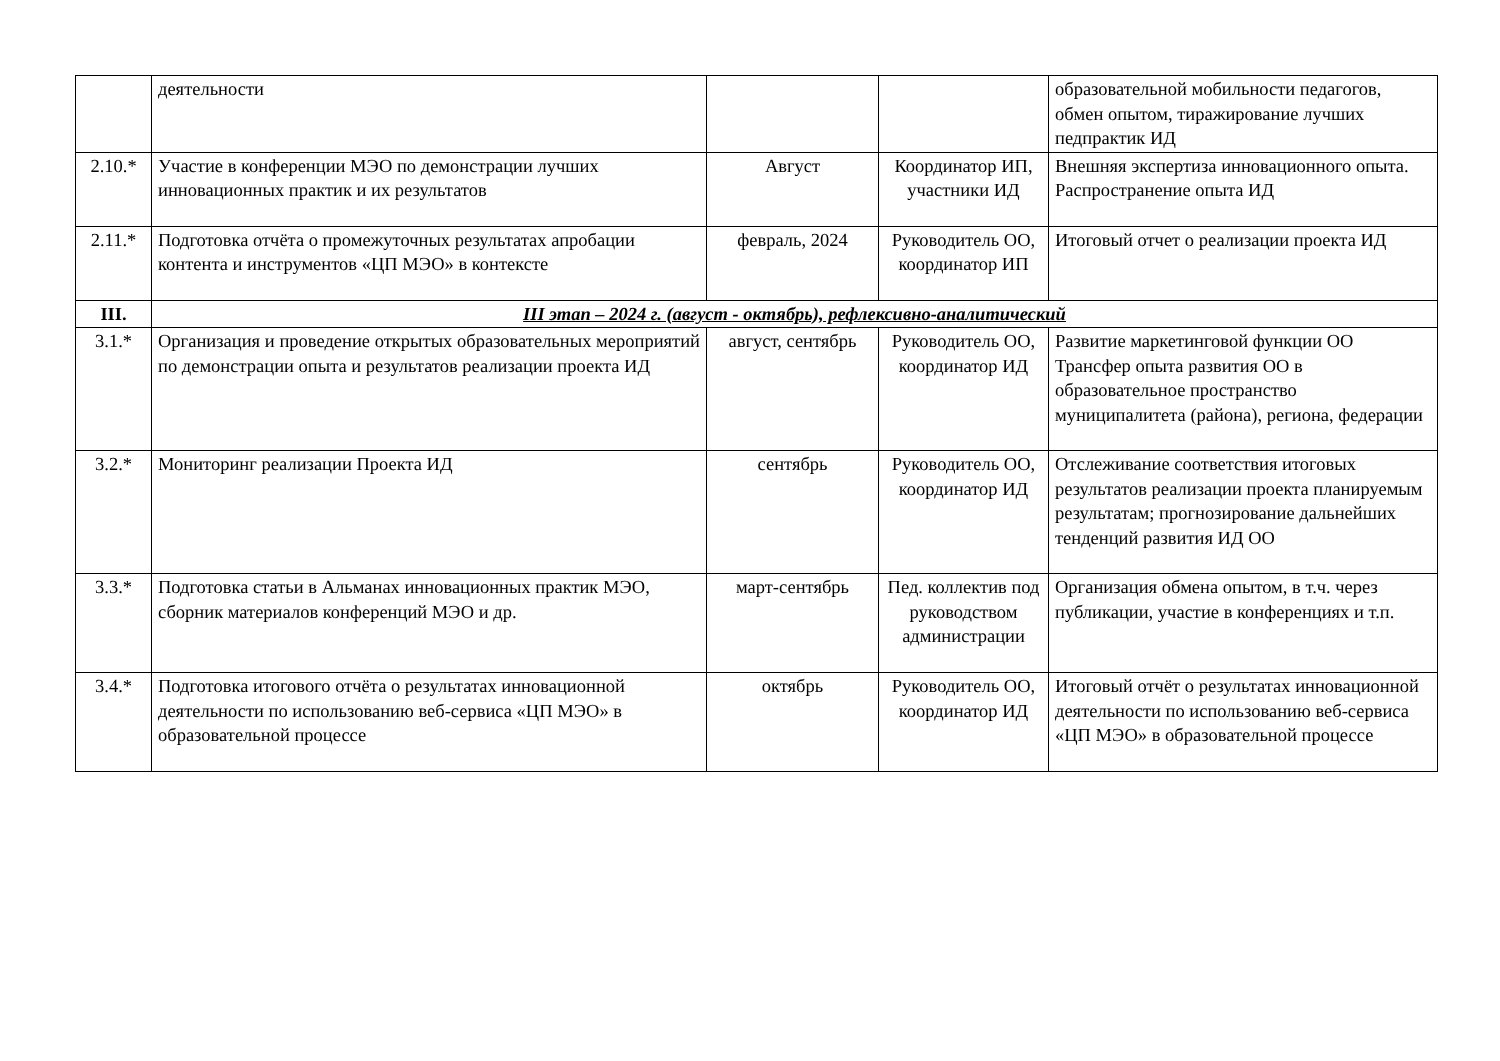| | деятельности | | | образовательной мобильности педагогов, обмен опытом, тиражирование лучших педпрактик ИД |
| 2.10.* | Участие в конференции МЭО по демонстрации лучших инновационных практик и их результатов | Август | Координатор ИП, участники ИД | Внешняя экспертиза инновационного опыта. Распространение опыта ИД |
| 2.11.* | Подготовка отчёта о промежуточных результатах апробации контента и инструментов «ЦП МЭО» в контексте | февраль, 2024 | Руководитель ОО, координатор ИП | Итоговый отчет о реализации проекта ИД |
| III. | III этап – 2024 г. (август - октябрь), рефлексивно-аналитический | | | |
| 3.1.* | Организация и проведение открытых образовательных мероприятий по демонстрации опыта и результатов реализации проекта ИД | август, сентябрь | Руководитель ОО, координатор ИД | Развитие маркетинговой функции ОО Трансфер опыта развития ОО в образовательное пространство муниципалитета (района), региона, федерации |
| 3.2.* | Мониторинг реализации Проекта ИД | сентябрь | Руководитель ОО, координатор ИД | Отслеживание соответствия итоговых результатов реализации проекта планируемым результатам; прогнозирование дальнейших тенденций развития ИД ОО |
| 3.3.* | Подготовка статьи в Альманах инновационных практик МЭО, сборник материалов конференций МЭО и др. | март-сентябрь | Пед. коллектив под руководством администрации | Организация обмена опытом, в т.ч. через публикации, участие в конференциях и т.п. |
| 3.4.* | Подготовка итогового отчёта о результатах инновационной деятельности по использованию веб-сервиса «ЦП МЭО» в образовательной процессе | октябрь | Руководитель ОО, координатор ИД | Итоговый отчёт о результатах инновационной деятельности по использованию веб-сервиса «ЦП МЭО» в образовательной процессе |